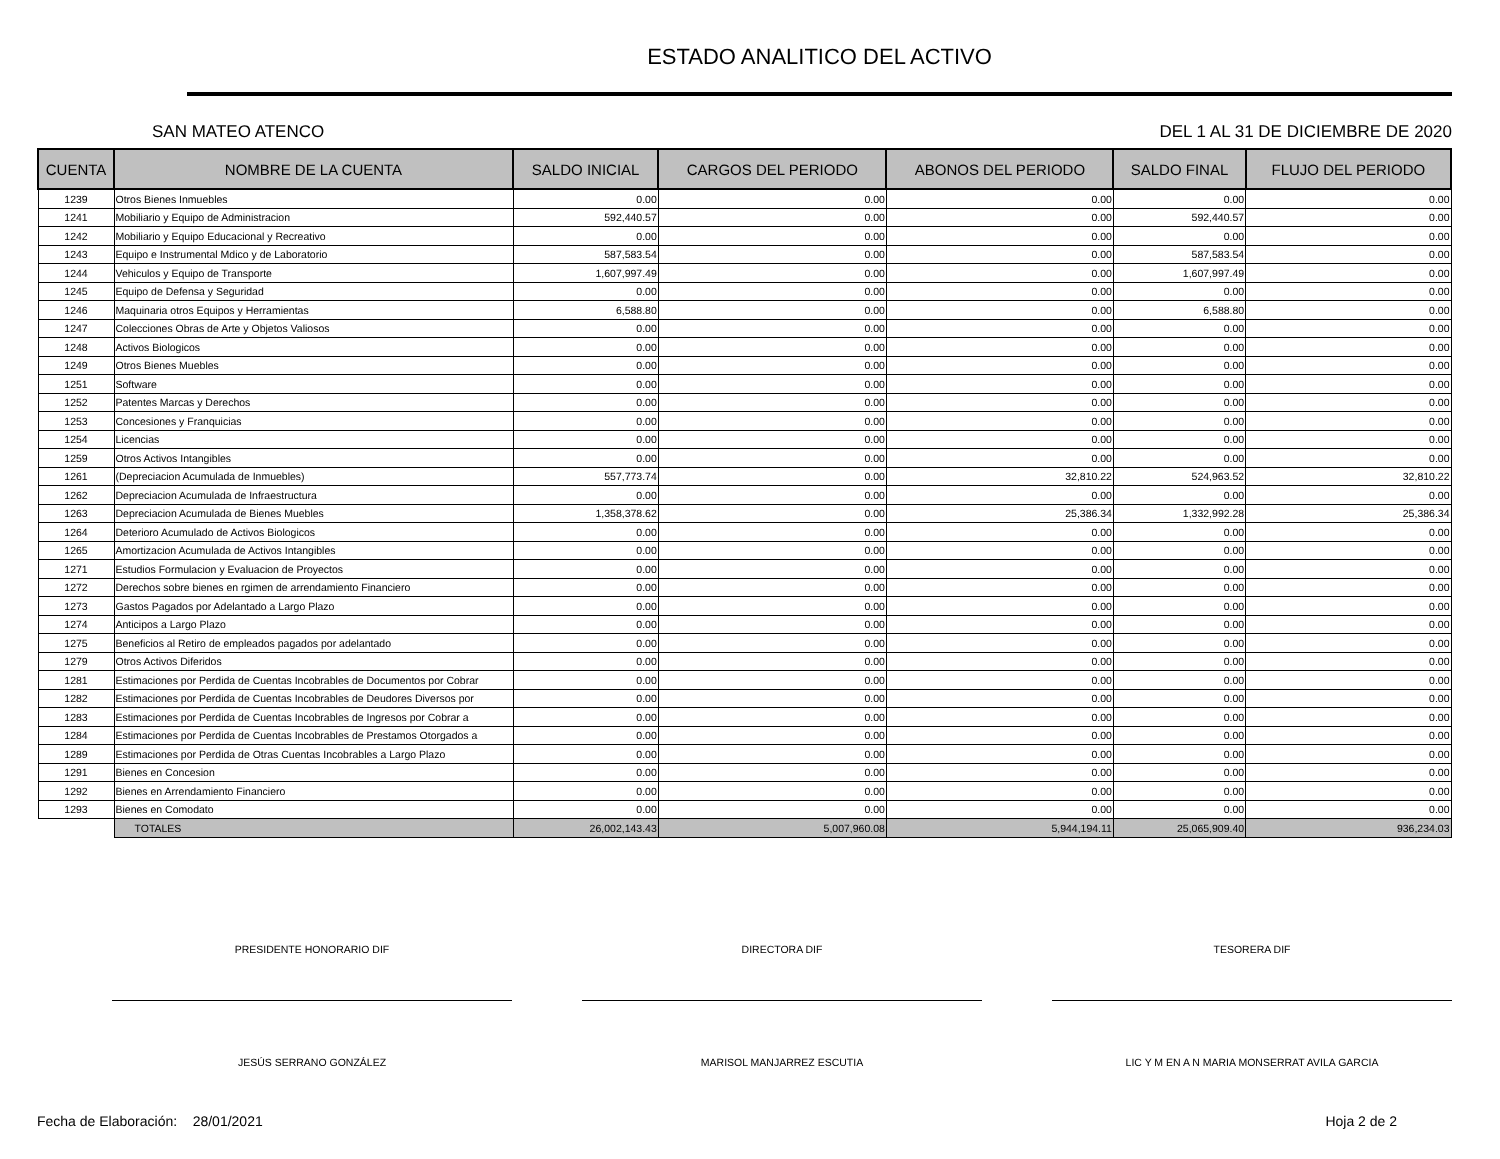ESTADO ANALITICO DEL ACTIVO
SAN MATEO ATENCO DEL 1 AL 31 DE DICIEMBRE DE 2020
| CUENTA | NOMBRE DE LA CUENTA | SALDO INICIAL | CARGOS DEL PERIODO | ABONOS DEL PERIODO | SALDO FINAL | FLUJO DEL PERIODO |
| --- | --- | --- | --- | --- | --- | --- |
| 1239 | Otros Bienes Inmuebles | 0.00 | 0.00 | 0.00 | 0.00 | 0.00 |
| 1241 | Mobiliario y Equipo de Administracion | 592,440.57 | 0.00 | 0.00 | 592,440.57 | 0.00 |
| 1242 | Mobiliario y Equipo Educacional y Recreativo | 0.00 | 0.00 | 0.00 | 0.00 | 0.00 |
| 1243 | Equipo e Instrumental Mdico y de Laboratorio | 587,583.54 | 0.00 | 0.00 | 587,583.54 | 0.00 |
| 1244 | Vehiculos y Equipo de Transporte | 1,607,997.49 | 0.00 | 0.00 | 1,607,997.49 | 0.00 |
| 1245 | Equipo de Defensa y Seguridad | 0.00 | 0.00 | 0.00 | 0.00 | 0.00 |
| 1246 | Maquinaria otros Equipos y Herramientas | 6,588.80 | 0.00 | 0.00 | 6,588.80 | 0.00 |
| 1247 | Colecciones Obras de Arte y Objetos Valiosos | 0.00 | 0.00 | 0.00 | 0.00 | 0.00 |
| 1248 | Activos Biologicos | 0.00 | 0.00 | 0.00 | 0.00 | 0.00 |
| 1249 | Otros Bienes Muebles | 0.00 | 0.00 | 0.00 | 0.00 | 0.00 |
| 1251 | Software | 0.00 | 0.00 | 0.00 | 0.00 | 0.00 |
| 1252 | Patentes Marcas y Derechos | 0.00 | 0.00 | 0.00 | 0.00 | 0.00 |
| 1253 | Concesiones y Franquicias | 0.00 | 0.00 | 0.00 | 0.00 | 0.00 |
| 1254 | Licencias | 0.00 | 0.00 | 0.00 | 0.00 | 0.00 |
| 1259 | Otros Activos Intangibles | 0.00 | 0.00 | 0.00 | 0.00 | 0.00 |
| 1261 | (Depreciacion Acumulada de Inmuebles) | 557,773.74 | 0.00 | 32,810.22 | 524,963.52 | 32,810.22 |
| 1262 | Depreciacion Acumulada de Infraestructura | 0.00 | 0.00 | 0.00 | 0.00 | 0.00 |
| 1263 | Depreciacion Acumulada de Bienes Muebles | 1,358,378.62 | 0.00 | 25,386.34 | 1,332,992.28 | 25,386.34 |
| 1264 | Deterioro Acumulado de Activos Biologicos | 0.00 | 0.00 | 0.00 | 0.00 | 0.00 |
| 1265 | Amortizacion Acumulada de Activos Intangibles | 0.00 | 0.00 | 0.00 | 0.00 | 0.00 |
| 1271 | Estudios Formulacion y Evaluacion de Proyectos | 0.00 | 0.00 | 0.00 | 0.00 | 0.00 |
| 1272 | Derechos sobre bienes en rgimen de arrendamiento Financiero | 0.00 | 0.00 | 0.00 | 0.00 | 0.00 |
| 1273 | Gastos Pagados por Adelantado a Largo Plazo | 0.00 | 0.00 | 0.00 | 0.00 | 0.00 |
| 1274 | Anticipos a Largo Plazo | 0.00 | 0.00 | 0.00 | 0.00 | 0.00 |
| 1275 | Beneficios al Retiro de empleados pagados por adelantado | 0.00 | 0.00 | 0.00 | 0.00 | 0.00 |
| 1279 | Otros Activos Diferidos | 0.00 | 0.00 | 0.00 | 0.00 | 0.00 |
| 1281 | Estimaciones por Perdida de Cuentas Incobrables de Documentos por Cobrar | 0.00 | 0.00 | 0.00 | 0.00 | 0.00 |
| 1282 | Estimaciones por Perdida de Cuentas Incobrables de Deudores Diversos por | 0.00 | 0.00 | 0.00 | 0.00 | 0.00 |
| 1283 | Estimaciones por Perdida de Cuentas Incobrables de Ingresos por Cobrar a | 0.00 | 0.00 | 0.00 | 0.00 | 0.00 |
| 1284 | Estimaciones por Perdida de Cuentas Incobrables de Prestamos Otorgados a | 0.00 | 0.00 | 0.00 | 0.00 | 0.00 |
| 1289 | Estimaciones por Perdida de Otras Cuentas Incobrables a Largo Plazo | 0.00 | 0.00 | 0.00 | 0.00 | 0.00 |
| 1291 | Bienes en Concesion | 0.00 | 0.00 | 0.00 | 0.00 | 0.00 |
| 1292 | Bienes en Arrendamiento Financiero | 0.00 | 0.00 | 0.00 | 0.00 | 0.00 |
| 1293 | Bienes en Comodato | 0.00 | 0.00 | 0.00 | 0.00 | 0.00 |
| | TOTALES | 26,002,143.43 | 5,007,960.08 | 5,944,194.11 | 25,065,909.40 | 936,234.03 |
PRESIDENTE HONORARIO DIF
JESÚS SERRANO GONZÁLEZ
DIRECTORA DIF
MARISOL MANJARREZ ESCUTIA
TESORERA DIF
LIC Y M EN A N MARIA MONSERRAT AVILA GARCIA
Fecha de Elaboración: 28/01/2021 Hoja 2 de 2